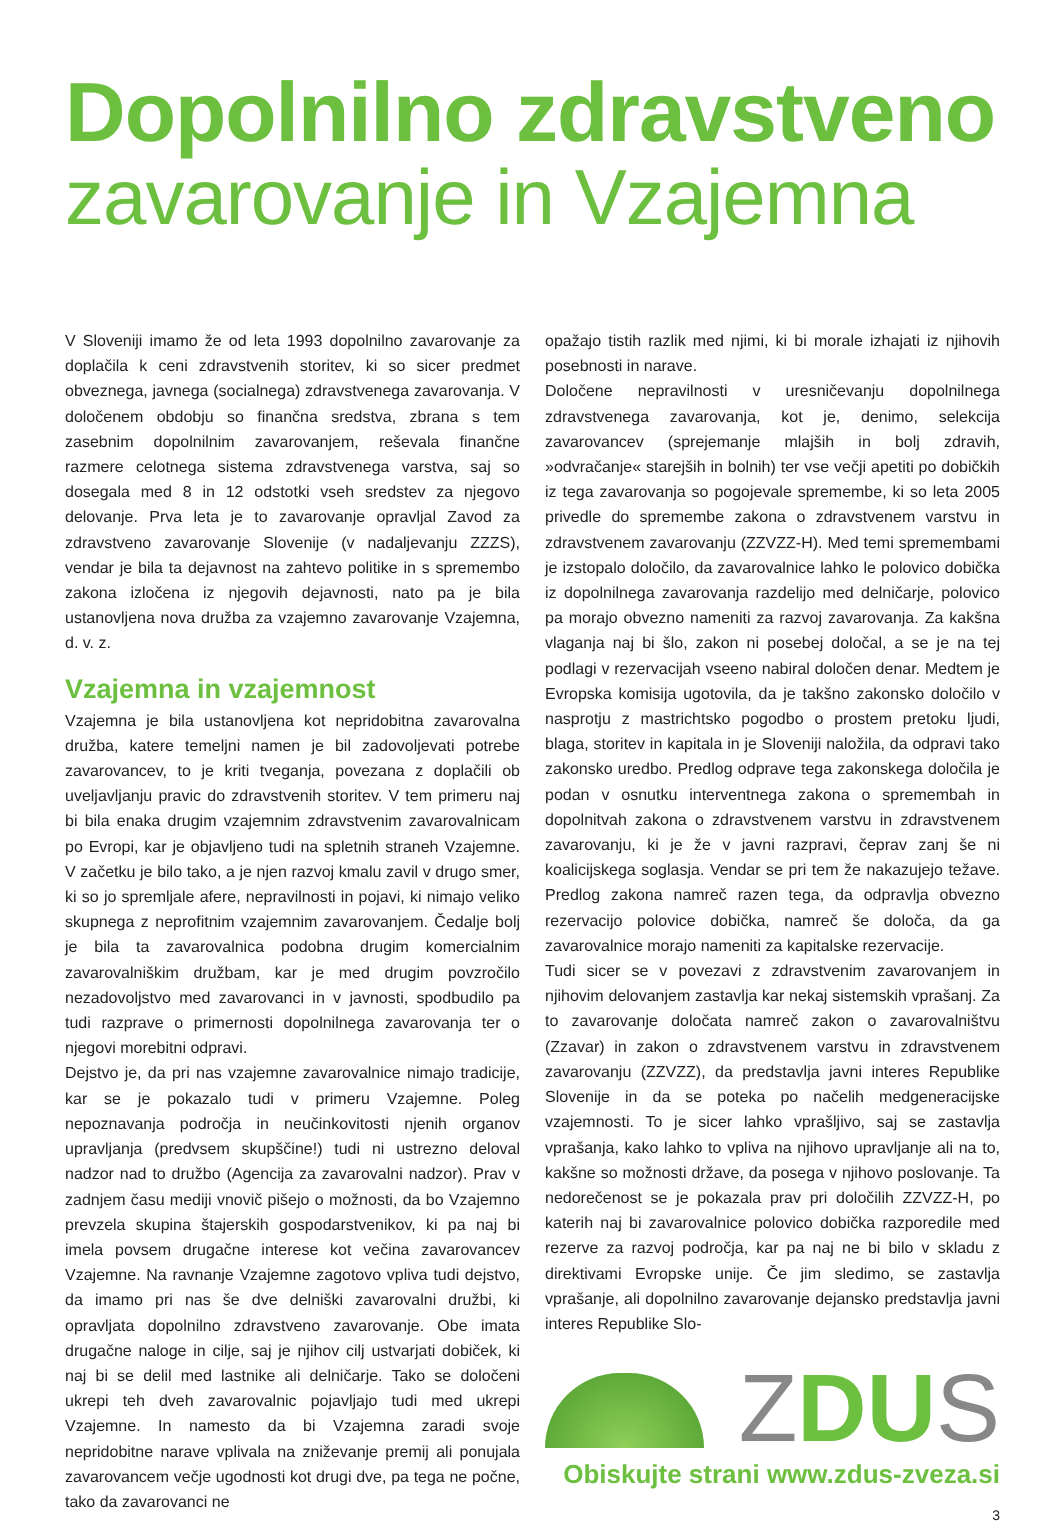Dopolnilno zdravstveno
zavarovanje in Vzajemna
V Sloveniji imamo že od leta 1993 dopolnilno zavarovanje za doplačila k ceni zdravstvenih storitev, ki so sicer predmet obveznega, javnega (socialnega) zdravstvenega zavarovanja. V določenem obdobju so finančna sredstva, zbrana s tem zasebnim dopolnilnim zavarovanjem, reševala finančne razmere celotnega sistema zdravstvenega varstva, saj so dosegala med 8 in 12 odstotki vseh sredstev za njegovo delovanje. Prva leta je to zavarovanje opravljal Zavod za zdravstveno zavarovanje Slovenije (v nadaljevanju ZZZS), vendar je bila ta dejavnost na zahtevo politike in s spremembo zakona izločena iz njegovih dejavnosti, nato pa je bila ustanovljena nova družba za vzajemno zavarovanje Vzajemna, d. v. z.
Vzajemna in vzajemnost
Vzajemna je bila ustanovljena kot nepridobitna zavarovalna družba, katere temeljni namen je bil zadovoljevati potrebe zavarovancev, to je kriti tveganja, povezana z doplačili ob uveljavljanju pravic do zdravstvenih storitev. V tem primeru naj bi bila enaka drugim vzajemnim zdravstvenim zavarovalnicam po Evropi, kar je objavljeno tudi na spletnih straneh Vzajemne. V začetku je bilo tako, a je njen razvoj kmalu zavil v drugo smer, ki so jo spremljale afere, nepravilnosti in pojavi, ki nimajo veliko skupnega z neprofitnim vzajemnim zavarovanjem. Čedalje bolj je bila ta zavarovalnica podobna drugim komercialnim zavarovalniškim družbam, kar je med drugim povzročilo nezadovoljstvo med zavarovanci in v javnosti, spodbudilo pa tudi razprave o primernosti dopolnilnega zavarovanja ter o njegovi morebitni odpravi.
Dejstvo je, da pri nas vzajemne zavarovalnice nimajo tradicije, kar se je pokazalo tudi v primeru Vzajemne. Poleg nepoznavanja področja in neučinkovitosti njenih organov upravljanja (predvsem skupščine!) tudi ni ustrezno deloval nadzor nad to družbo (Agencija za zavarovalni nadzor). Prav v zadnjem času mediji vnovič pišejo o možnosti, da bo Vzajemno prevzela skupina štajerskih gospodarstvenikov, ki pa naj bi imela povsem drugačne interese kot večina zavarovancev Vzajemne. Na ravnanje Vzajemne zagotovo vpliva tudi dejstvo, da imamo pri nas še dve delniški zavarovalni družbi, ki opravljata dopolnilno zdravstveno zavarovanje. Obe imata drugačne naloge in cilje, saj je njihov cilj ustvarjati dobiček, ki naj bi se delil med lastnike ali delničarje. Tako se določeni ukrepi teh dveh zavarovalnic pojavljajo tudi med ukrepi Vzajemne. In namesto da bi Vzajemna zaradi svoje nepridobitne narave vplivala na zniževanje premij ali ponujala zavarovancem večje ugodnosti kot drugi dve, pa tega ne počne, tako da zavarovanci ne
opažajo tistih razlik med njimi, ki bi morale izhajati iz njihovih posebnosti in narave.
Določene nepravilnosti v uresničevanju dopolnilnega zdravstvenega zavarovanja, kot je, denimo, selekcija zavarovancev (sprejemanje mlajših in bolj zdravih, »odvračanje« starejših in bolnih) ter vse večji apetiti po dobičkih iz tega zavarovanja so pogojevale spremembe, ki so leta 2005 privedle do spremembe zakona o zdravstvenem varstvu in zdravstvenem zavarovanju (ZZVZZ-H). Med temi spremembami je izstopalo določilo, da zavarovalnice lahko le polovico dobička iz dopolnilnega zavarovanja razdelijo med delničarje, polovico pa morajo obvezno nameniti za razvoj zavarovanja. Za kakšna vlaganja naj bi šlo, zakon ni posebej določal, a se je na tej podlagi v rezervacijah vseeno nabiral določen denar. Medtem je Evropska komisija ugotovila, da je takšno zakonsko določilo v nasprotju z mastrichtsko pogodbo o prostem pretoku ljudi, blaga, storitev in kapitala in je Sloveniji naložila, da odpravi tako zakonsko uredbo. Predlog odprave tega zakonskega določila je podan v osnutku interventnega zakona o spremembah in dopolnitvah zakona o zdravstvenem varstvu in zdravstvenem zavarovanju, ki je že v javni razpravi, čeprav zanj še ni koalicijskega soglasja. Vendar se pri tem že nakazujejo težave. Predlog zakona namreč razen tega, da odpravlja obvezno rezervacijo polovice dobička, namreč še določa, da ga zavarovalnice morajo nameniti za kapitalske rezervacije.
Tudi sicer se v povezavi z zdravstvenim zavarovanjem in njihovim delovanjem zastavlja kar nekaj sistemskih vprašanj. Za to zavarovanje določata namreč zakon o zavarovalništvu (Zzavar) in zakon o zdravstvenem varstvu in zdravstvenem zavarovanju (ZZVZZ), da predstavlja javni interes Republike Slovenije in da se poteka po načelih medgeneracijske vzajemnosti. To je sicer lahko vprašljivo, saj se zastavlja vprašanja, kako lahko to vpliva na njihovo upravljanje ali na to, kakšne so možnosti države, da posega v njihovo poslovanje. Ta nedorečenost se je pokazala prav pri določilih ZZVZZ-H, po katerih naj bi zavarovalnice polovico dobička razporedile med rezerve za razvoj področja, kar pa naj ne bi bilo v skladu z direktivami Evropske unije. Če jim sledimo, se zastavlja vprašanje, ali dopolnilno zavarovanje dejansko predstavlja javni interes Republike Slo-
ZDUS
Obiskujte strani www.zdus-zveza.si
3